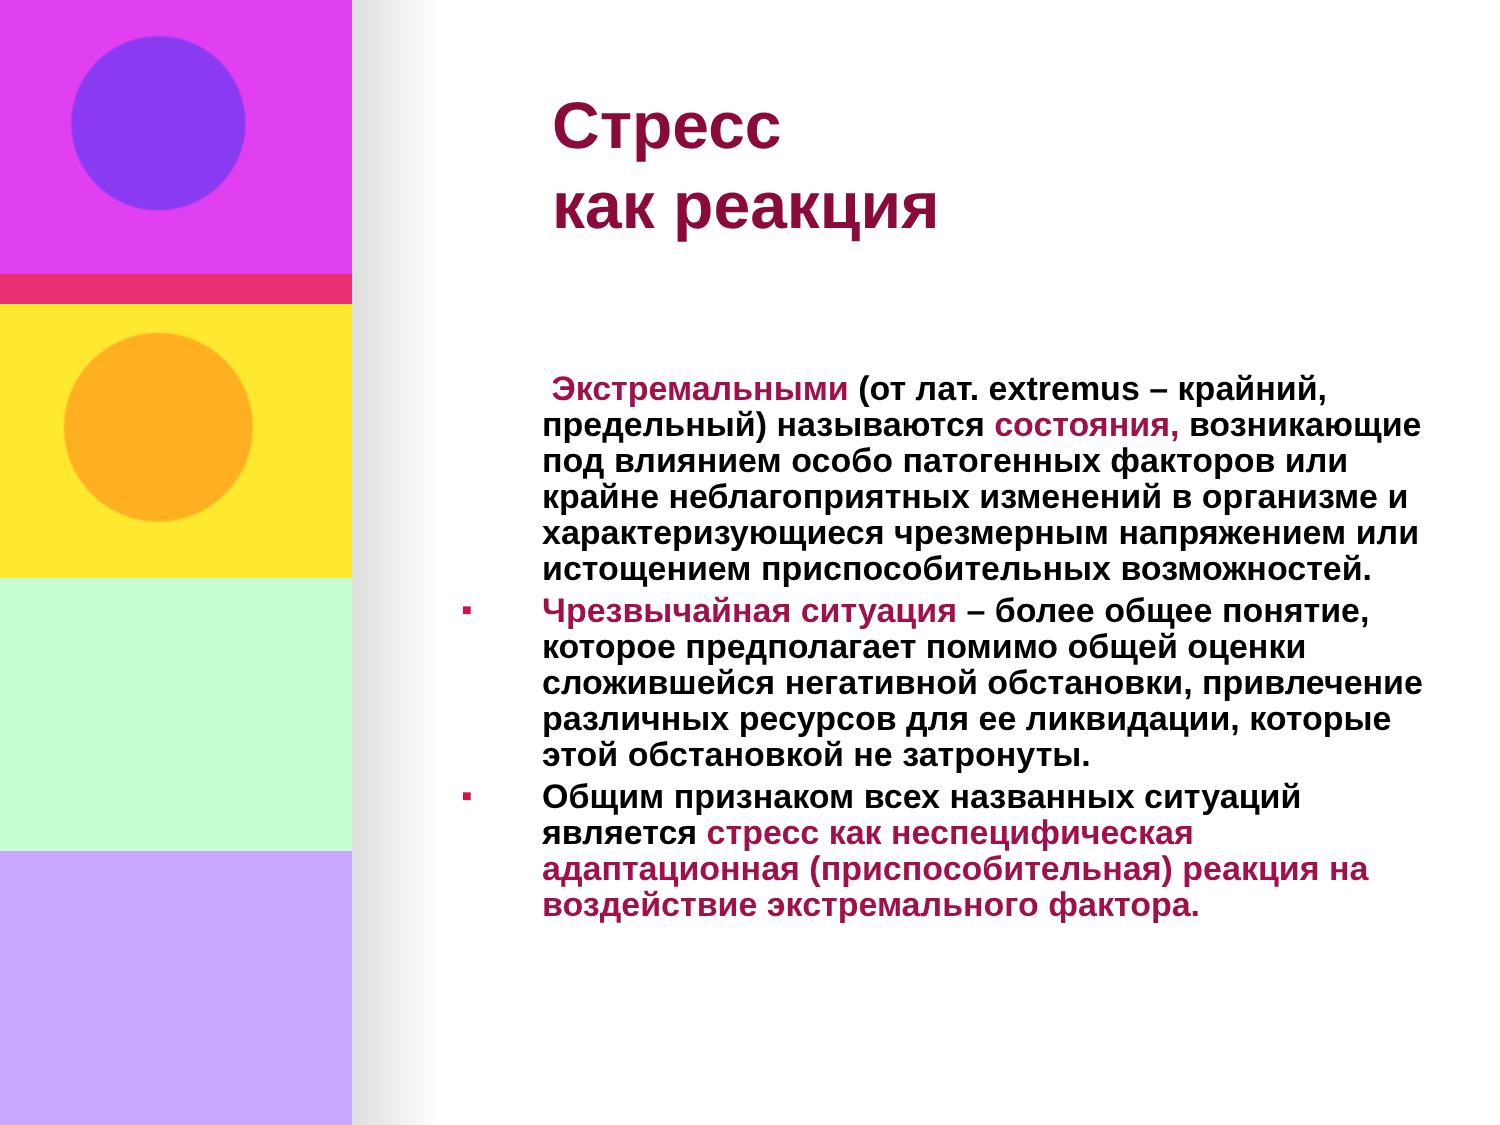Стресс
как реакция
Экстремальными (от лат. extremus – крайний, предельный) называются состояния, возникающие под влиянием особо патогенных факторов или крайне неблагоприятных изменений в организме и характеризующиеся чрезмерным напряжением или истощением приспособительных возможностей.
■
Чрезвычайная ситуация – более общее понятие, которое предполагает помимо общей оценки сложившейся негативной обстановки, привлечение различных ресурсов для ее ликвидации, которые этой обстановкой не затронуты.
■
Общим признаком всех названных ситуаций является стресс как неспецифическая адаптационная (приспособительная) реакция на воздействие экстремального фактора.